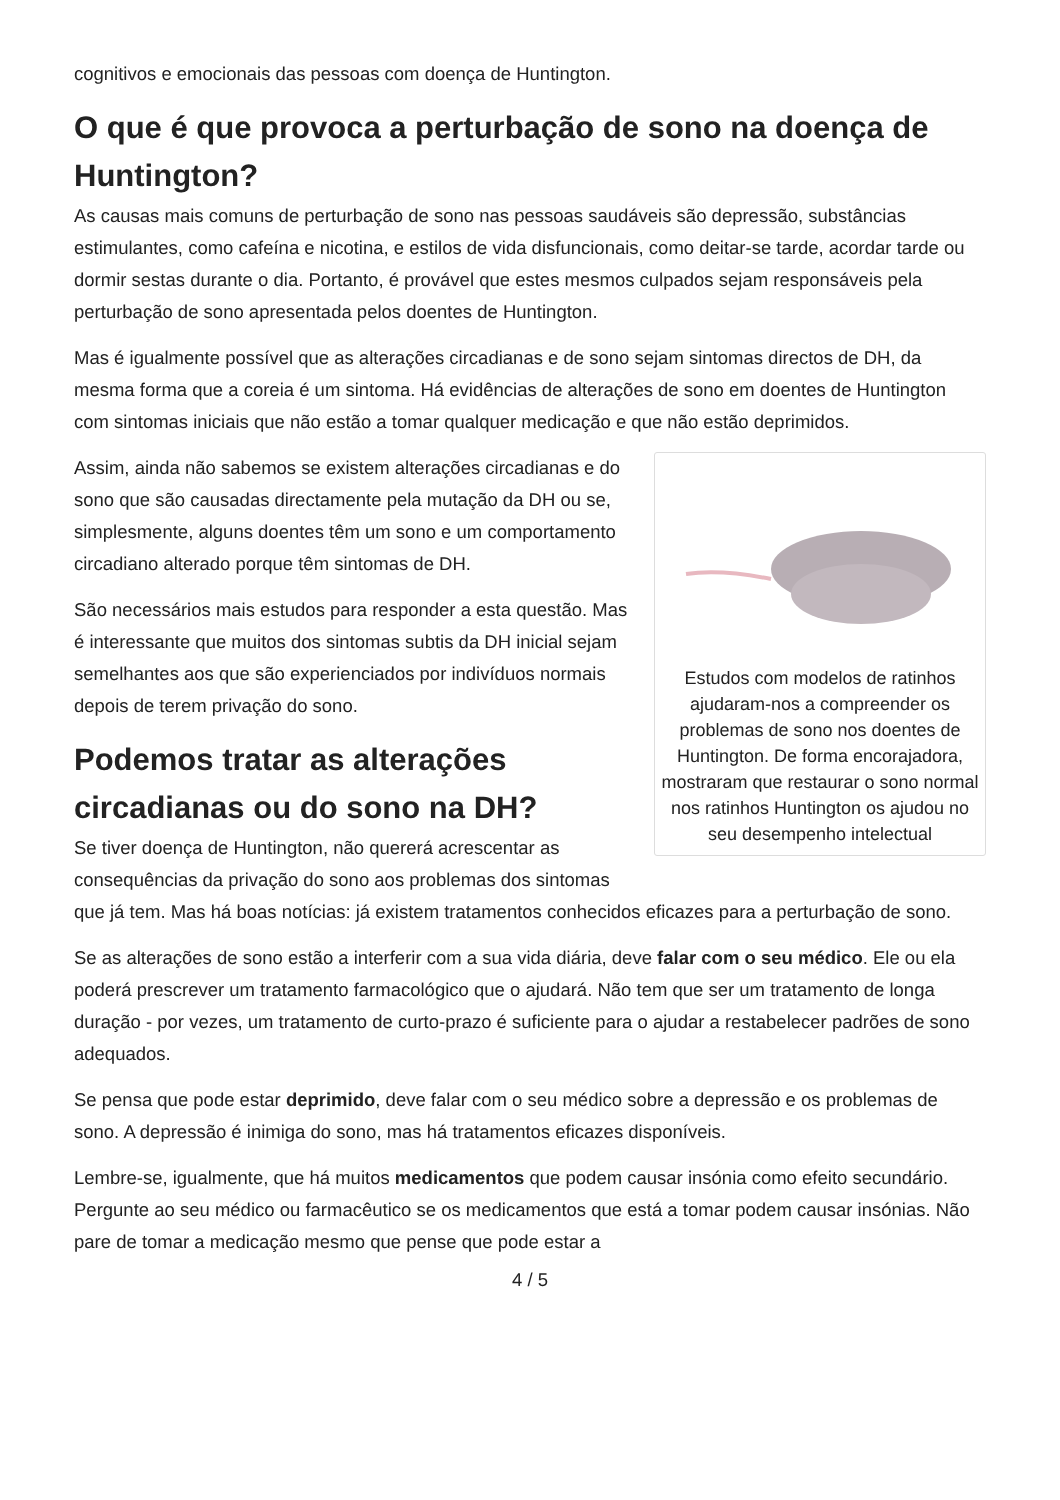cognitivos e emocionais das pessoas com doença de Huntington.
O que é que provoca a perturbação de sono na doença de Huntington?
As causas mais comuns de perturbação de sono nas pessoas saudáveis são depressão, substâncias estimulantes, como cafeína e nicotina, e estilos de vida disfuncionais, como deitar-se tarde, acordar tarde ou dormir sestas durante o dia. Portanto, é provável que estes mesmos culpados sejam responsáveis pela perturbação de sono apresentada pelos doentes de Huntington.
Mas é igualmente possível que as alterações circadianas e de sono sejam sintomas directos de DH, da mesma forma que a coreia é um sintoma. Há evidências de alterações de sono em doentes de Huntington com sintomas iniciais que não estão a tomar qualquer medicação e que não estão deprimidos.
Estudos com modelos de ratinhos ajudaram-nos a compreender os problemas de sono nos doentes de Huntington. De forma encorajadora, mostraram que restaurar o sono normal nos ratinhos Huntington os ajudou no seu desempenho intelectual
Assim, ainda não sabemos se existem alterações circadianas e do sono que são causadas directamente pela mutação da DH ou se, simplesmente, alguns doentes têm um sono e um comportamento circadiano alterado porque têm sintomas de DH.
São necessários mais estudos para responder a esta questão. Mas é interessante que muitos dos sintomas subtis da DH inicial sejam semelhantes aos que são experienciados por indivíduos normais depois de terem privação do sono.
Podemos tratar as alterações circadianas ou do sono na DH?
Se tiver doença de Huntington, não quererá acrescentar as consequências da privação do sono aos problemas dos sintomas que já tem. Mas há boas notícias: já existem tratamentos conhecidos eficazes para a perturbação de sono.
Se as alterações de sono estão a interferir com a sua vida diária, deve falar com o seu médico. Ele ou ela poderá prescrever um tratamento farmacológico que o ajudará. Não tem que ser um tratamento de longa duração - por vezes, um tratamento de curto-prazo é suficiente para o ajudar a restabelecer padrões de sono adequados.
Se pensa que pode estar deprimido, deve falar com o seu médico sobre a depressão e os problemas de sono. A depressão é inimiga do sono, mas há tratamentos eficazes disponíveis.
Lembre-se, igualmente, que há muitos medicamentos que podem causar insónia como efeito secundário. Pergunte ao seu médico ou farmacêutico se os medicamentos que está a tomar podem causar insónias. Não pare de tomar a medicação mesmo que pense que pode estar a
4 / 5